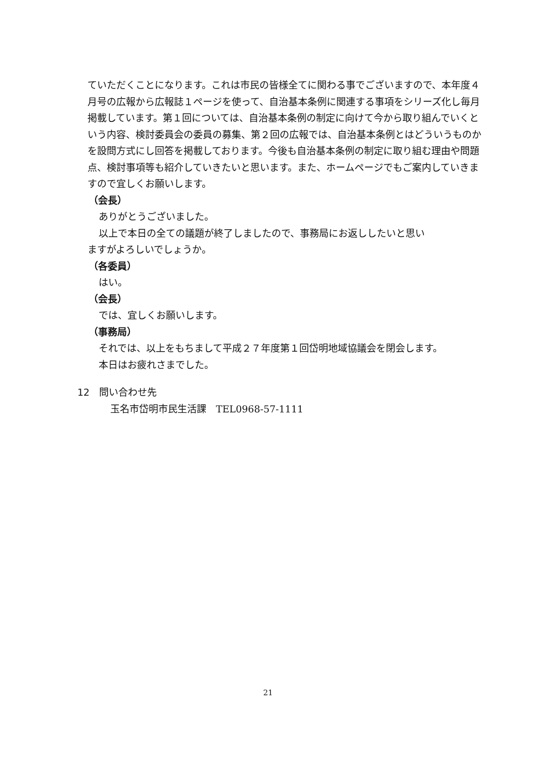ていただくことになります。これは市民の皆様全てに関わる事でございますので、本年度４月号の広報から広報誌１ページを使って、自治基本条例に関連する事項をシリーズ化し毎月掲載しています。第１回については、自治基本条例の制定に向けて今から取り組んでいくという内容、検討委員会の委員の募集、第２回の広報では、自治基本条例とはどういうものかを設問方式にし回答を掲載しております。今後も自治基本条例の制定に取り組む理由や問題点、検討事項等も紹介していきたいと思います。また、ホームページでもご案内していきますので宜しくお願いします。
（会長）
ありがとうございました。
以上で本日の全ての議題が終了しましたので、事務局にお返ししたいと思い
ますがよろしいでしょうか。
（各委員）
はい。
（会長）
では、宜しくお願いします。
（事務局）
それでは、以上をもちまして平成２７年度第１回岱明地域協議会を閉会します。
本日はお疲れさまでした。
12　問い合わせ先
玉名市岱明市民生活課　TEL0968-57-1111
21